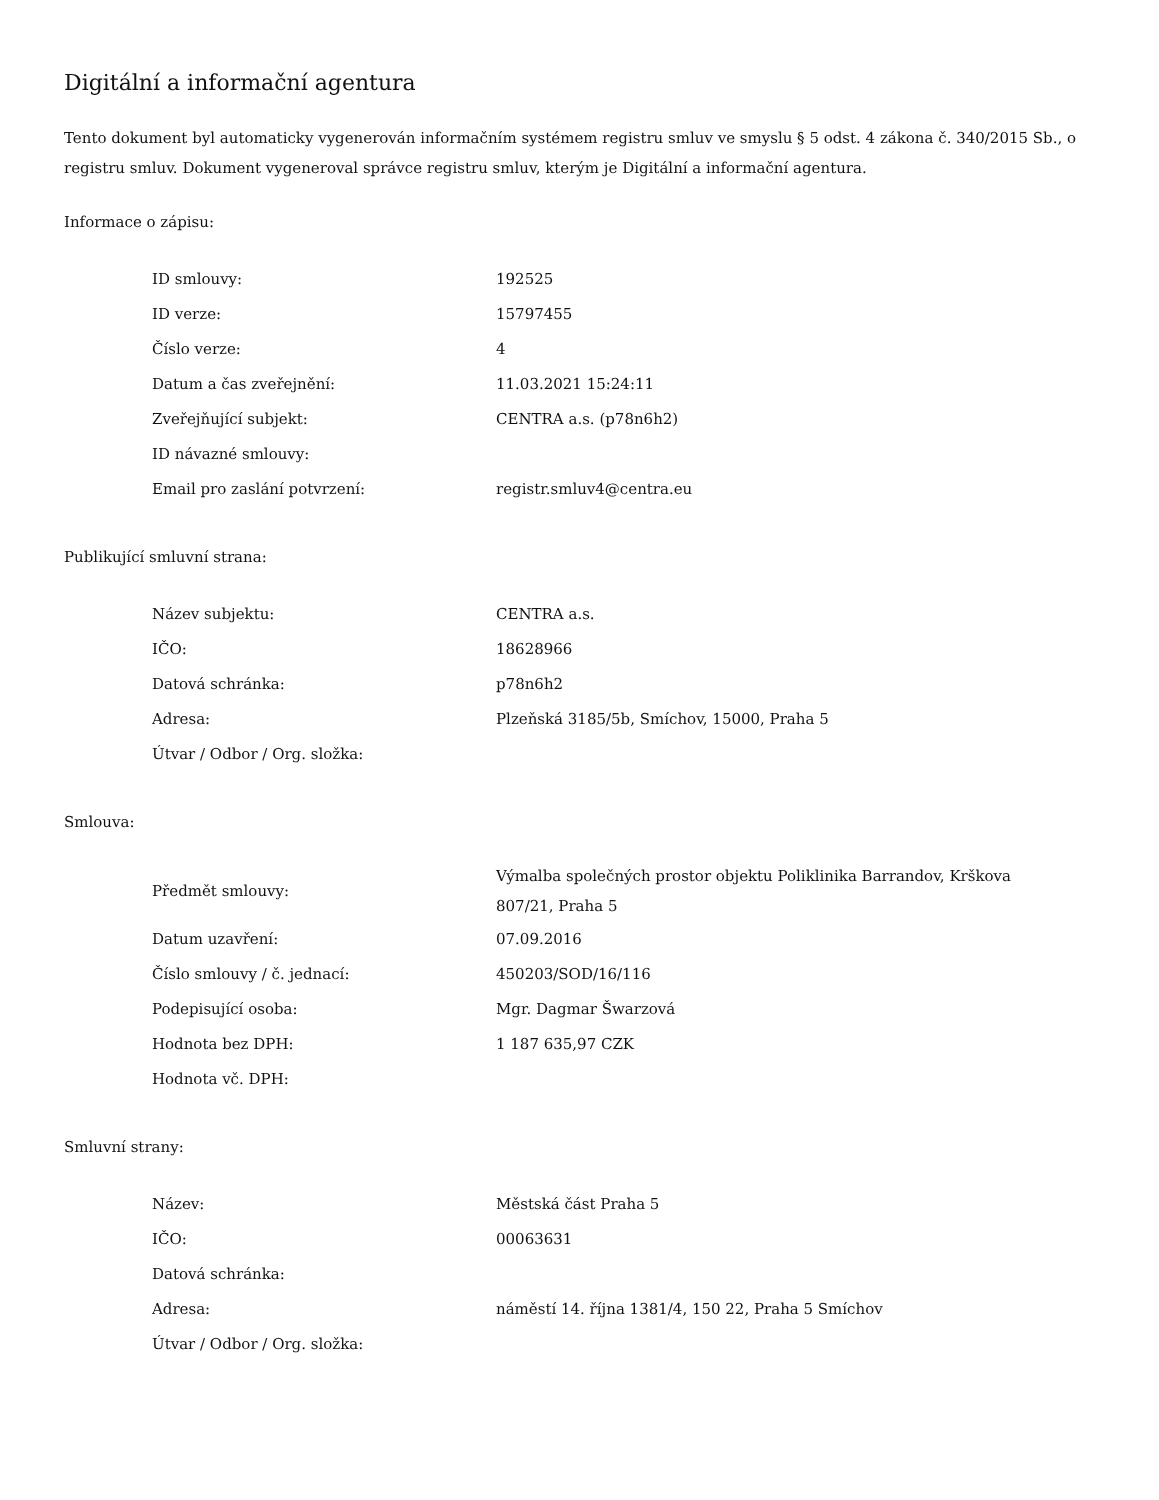Digitální a informační agentura
Tento dokument byl automaticky vygenerován informačním systémem registru smluv ve smyslu § 5 odst. 4 zákona č. 340/2015 Sb., o registru smluv. Dokument vygeneroval správce registru smluv, kterým je Digitální a informační agentura.
Informace o zápisu:
| ID smlouvy: | 192525 |
| ID verze: | 15797455 |
| Číslo verze: | 4 |
| Datum a čas zveřejnění: | 11.03.2021 15:24:11 |
| Zveřejňující subjekt: | CENTRA a.s. (p78n6h2) |
| ID návazné smlouvy: | |
| Email pro zaslání potvrzení: | registr.smluv4@centra.eu |
Publikující smluvní strana:
| Název subjektu: | CENTRA a.s. |
| IČO: | 18628966 |
| Datová schránka: | p78n6h2 |
| Adresa: | Plzeňská 3185/5b, Smíchov, 15000, Praha 5 |
| Útvar / Odbor / Org. složka: | |
Smlouva:
| Předmět smlouvy: | Výmalba společných prostor objektu Poliklinika Barrandov, Krškova 807/21, Praha 5 |
| Datum uzavření: | 07.09.2016 |
| Číslo smlouvy / č. jednací: | 450203/SOD/16/116 |
| Podepisující osoba: | Mgr. Dagmar Šwarzová |
| Hodnota bez DPH: | 1 187 635,97 CZK |
| Hodnota vč. DPH: | |
Smluvní strany:
| Název: | Městská část Praha 5 |
| IČO: | 00063631 |
| Datová schránka: | |
| Adresa: | náměstí 14. října 1381/4, 150 22, Praha 5 Smíchov |
| Útvar / Odbor / Org. složka: | |